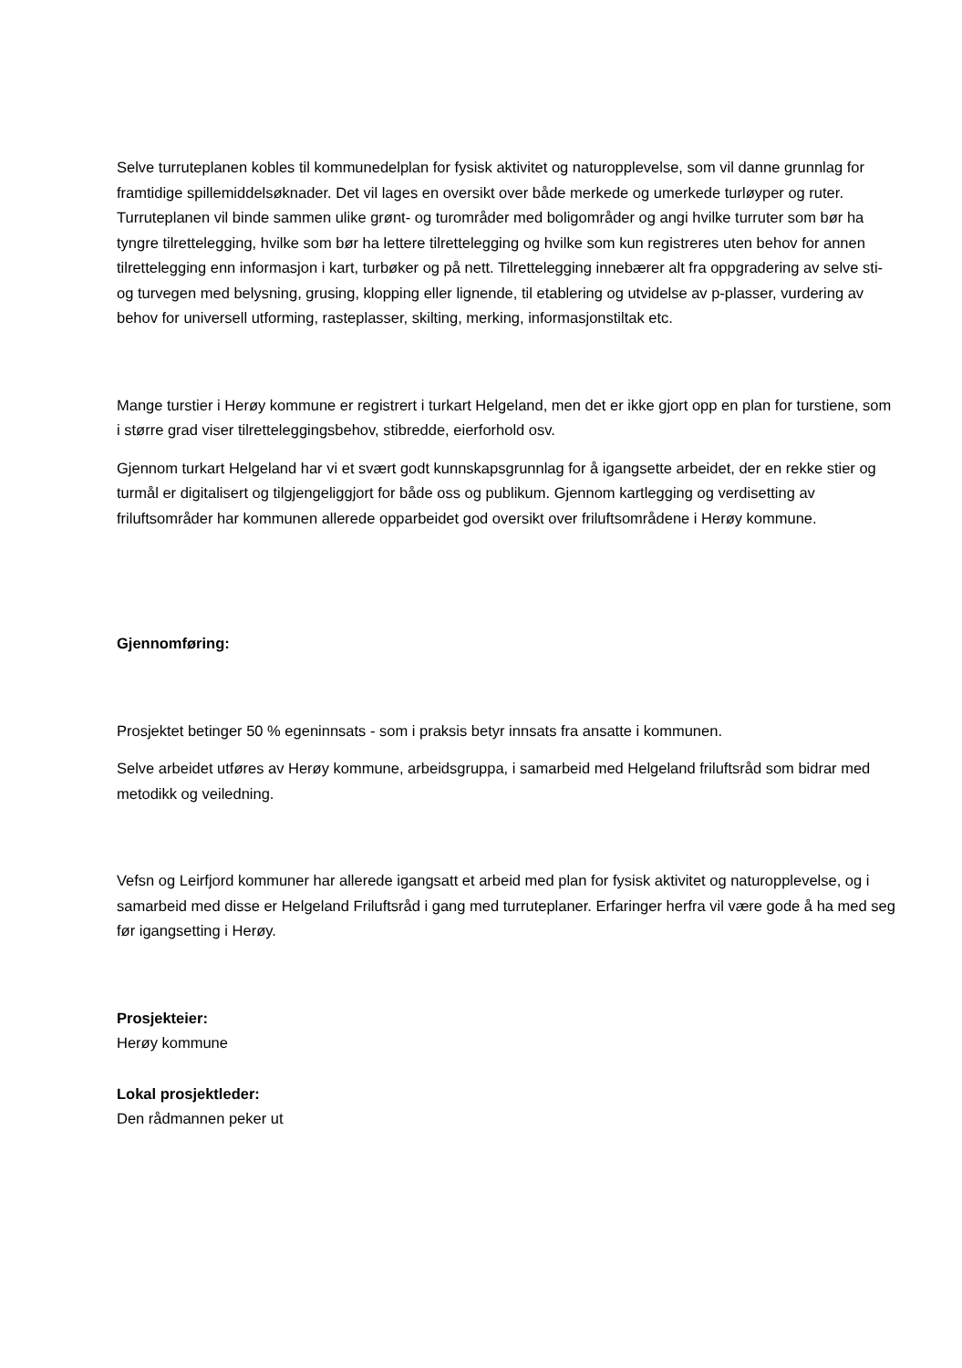Selve turruteplanen kobles til kommunedelplan for fysisk aktivitet og naturopplevelse, som vil danne grunnlag for framtidige spillemiddelsøknader. Det vil lages en oversikt over både merkede og umerkede turløyper og ruter. Turruteplanen vil binde sammen ulike grønt- og turområder med boligområder og angi hvilke turruter som bør ha tyngre tilrettelegging, hvilke som bør ha lettere tilrettelegging og hvilke som kun registreres uten behov for annen tilrettelegging enn informasjon i kart, turbøker og på nett. Tilrettelegging innebærer alt fra oppgradering av selve sti- og turvegen med belysning, grusing, klopping eller lignende, til etablering og utvidelse av p-plasser, vurdering av behov for universell utforming, rasteplasser, skilting, merking, informasjonstiltak etc.
Mange turstier i Herøy kommune er registrert i turkart Helgeland, men det er ikke gjort opp en plan for turstiene, som i større grad viser tilretteleggingsbehov, stibredde, eierforhold osv.
Gjennom turkart Helgeland har vi et svært godt kunnskapsgrunnlag for å igangsette arbeidet, der en rekke stier og turmål er digitalisert og tilgjengeliggjort for både oss og publikum. Gjennom kartlegging og verdisetting av friluftsområder har kommunen allerede opparbeidet god oversikt over friluftsområdene i Herøy kommune.
Gjennomføring:
Prosjektet betinger 50 % egeninnsats - som i praksis betyr innsats fra ansatte i kommunen.
Selve arbeidet utføres av Herøy kommune, arbeidsgruppa, i samarbeid med Helgeland friluftsråd som bidrar med metodikk og veiledning.
Vefsn og Leirfjord kommuner har allerede igangsatt et arbeid med plan for fysisk aktivitet og naturopplevelse, og i samarbeid med disse er Helgeland Friluftsråd i gang med turruteplaner. Erfaringer herfra vil være gode å ha med seg før igangsetting i Herøy.
Prosjekteier:
Herøy kommune
Lokal prosjektleder:
Den rådmannen peker ut